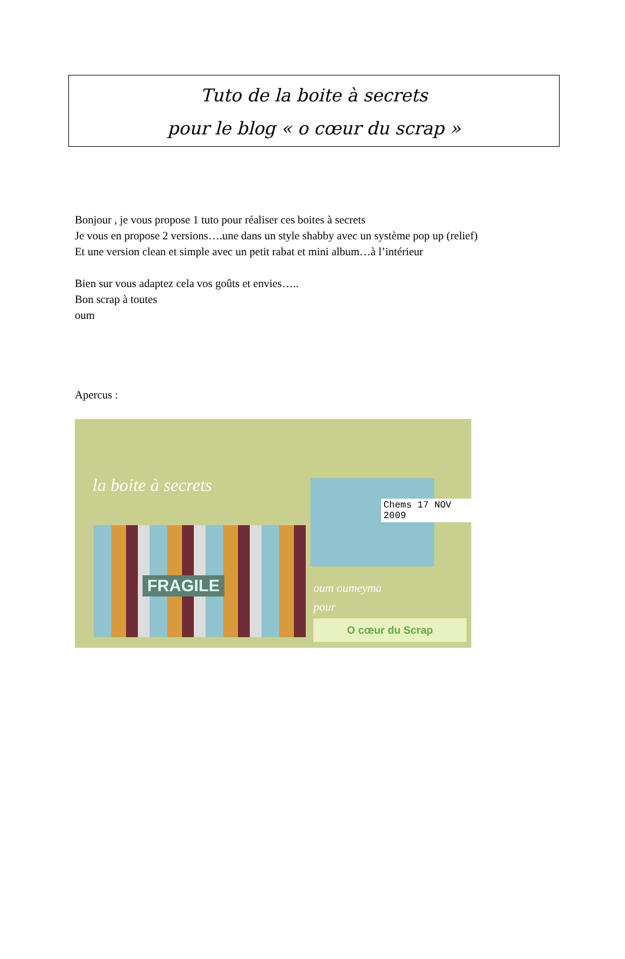Tuto de la boite à secrets
pour le blog « o cœur du scrap »
Bonjour , je vous propose 1 tuto pour réaliser ces boites à secrets
Je vous en propose 2 versions….une dans un style shabby avec un système pop up (relief)
Et une version clean et simple avec un petit rabat et mini album…à l’intérieur
Bien sur vous adaptez cela vos goûts et envies…..
Bon scrap à toutes
oum
Apercus :
la boite à secrets
Chems 17 NOV 2009
FRAGILE
oum oumeyma
pour
O cœur du Scrap